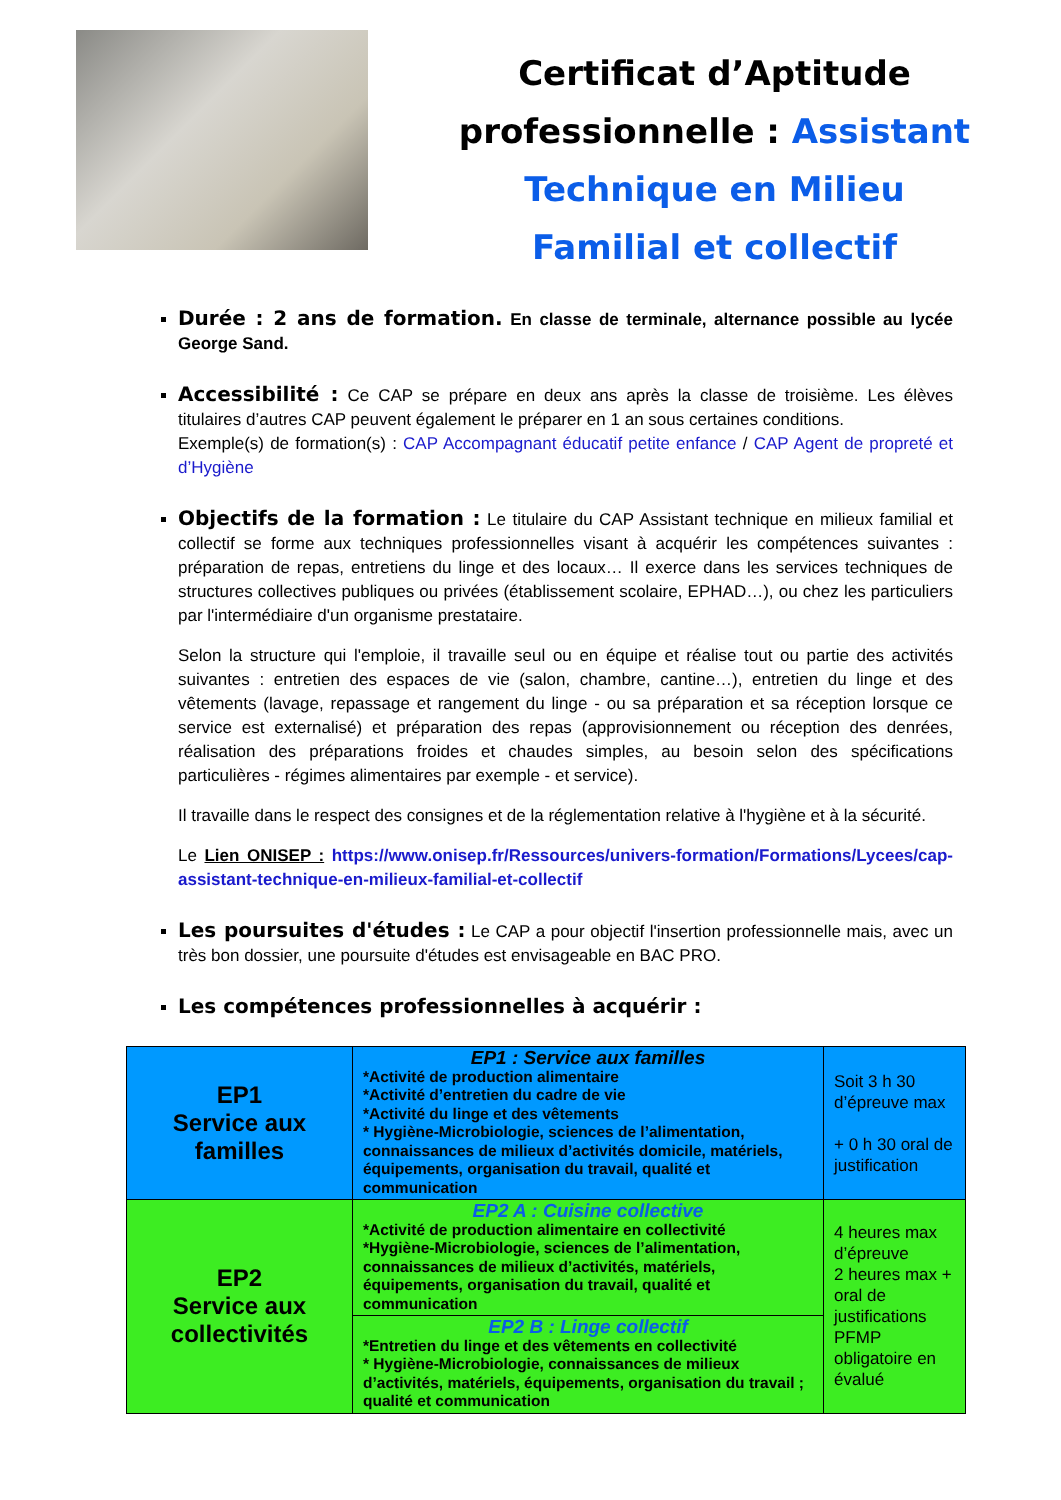Certificat d’Aptitude
professionnelle : Assistant
Technique en Milieu
Familial et collectif
Durée : 2 ans de formation. En classe de terminale, alternance possible au lycée George Sand.
Accessibilité : Ce CAP se prépare en deux ans après la classe de troisième. Les élèves titulaires d’autres CAP peuvent également le préparer en 1 an sous certaines conditions.
Exemple(s) de formation(s) : CAP Accompagnant éducatif petite enfance / CAP Agent de propreté et d’Hygiène
Objectifs de la formation : Le titulaire du CAP Assistant technique en milieux familial et collectif se forme aux techniques professionnelles visant à acquérir les compétences suivantes : préparation de repas, entretiens du linge et des locaux… Il exerce dans les services techniques de structures collectives publiques ou privées (établissement scolaire, EPHAD…), ou chez les particuliers par l'intermédiaire d'un organisme prestataire.
Selon la structure qui l'emploie, il travaille seul ou en équipe et réalise tout ou partie des activités suivantes : entretien des espaces de vie (salon, chambre, cantine…), entretien du linge et des vêtements (lavage, repassage et rangement du linge - ou sa préparation et sa réception lorsque ce service est externalisé) et préparation des repas (approvisionnement ou réception des denrées, réalisation des préparations froides et chaudes simples, au besoin selon des spécifications particulières - régimes alimentaires par exemple - et service).
Il travaille dans le respect des consignes et de la réglementation relative à l'hygiène et à la sécurité.
Le Lien ONISEP : https://www.onisep.fr/Ressources/univers-formation/Formations/Lycees/cap-assistant-technique-en-milieux-familial-et-collectif
Les poursuites d'études : Le CAP a pour objectif l'insertion professionnelle mais, avec un très bon dossier, une poursuite d'études est envisageable en BAC PRO.
Les compétences professionnelles à acquérir :
| EP1 Service aux familles | EP1 : Service aux familles *Activité de production alimentaire *Activité d’entretien du cadre de vie *Activité du linge et des vêtements * Hygiène-Microbiologie, sciences de l’alimentation, connaissances de milieux d’activités domicile, matériels, équipements, organisation du travail, qualité et communication | Soit 3 h 30 d’épreuve max + 0 h 30 oral de justification |
| EP2 Service aux collectivités | EP2 A : Cuisine collective *Activité de production alimentaire en collectivité *Hygiène-Microbiologie, sciences de l’alimentation, connaissances de milieux d’activités, matériels, équipements, organisation du travail, qualité et communication | 4 heures max d’épreuve 2 heures max + oral de justifications PFMP obligatoire en évalué |
| | EP2 B : Linge collectif *Entretien du linge et des vêtements en collectivité * Hygiène-Microbiologie, connaissances de milieux d’activités, matériels, équipements, organisation du travail ; qualité et communication | |